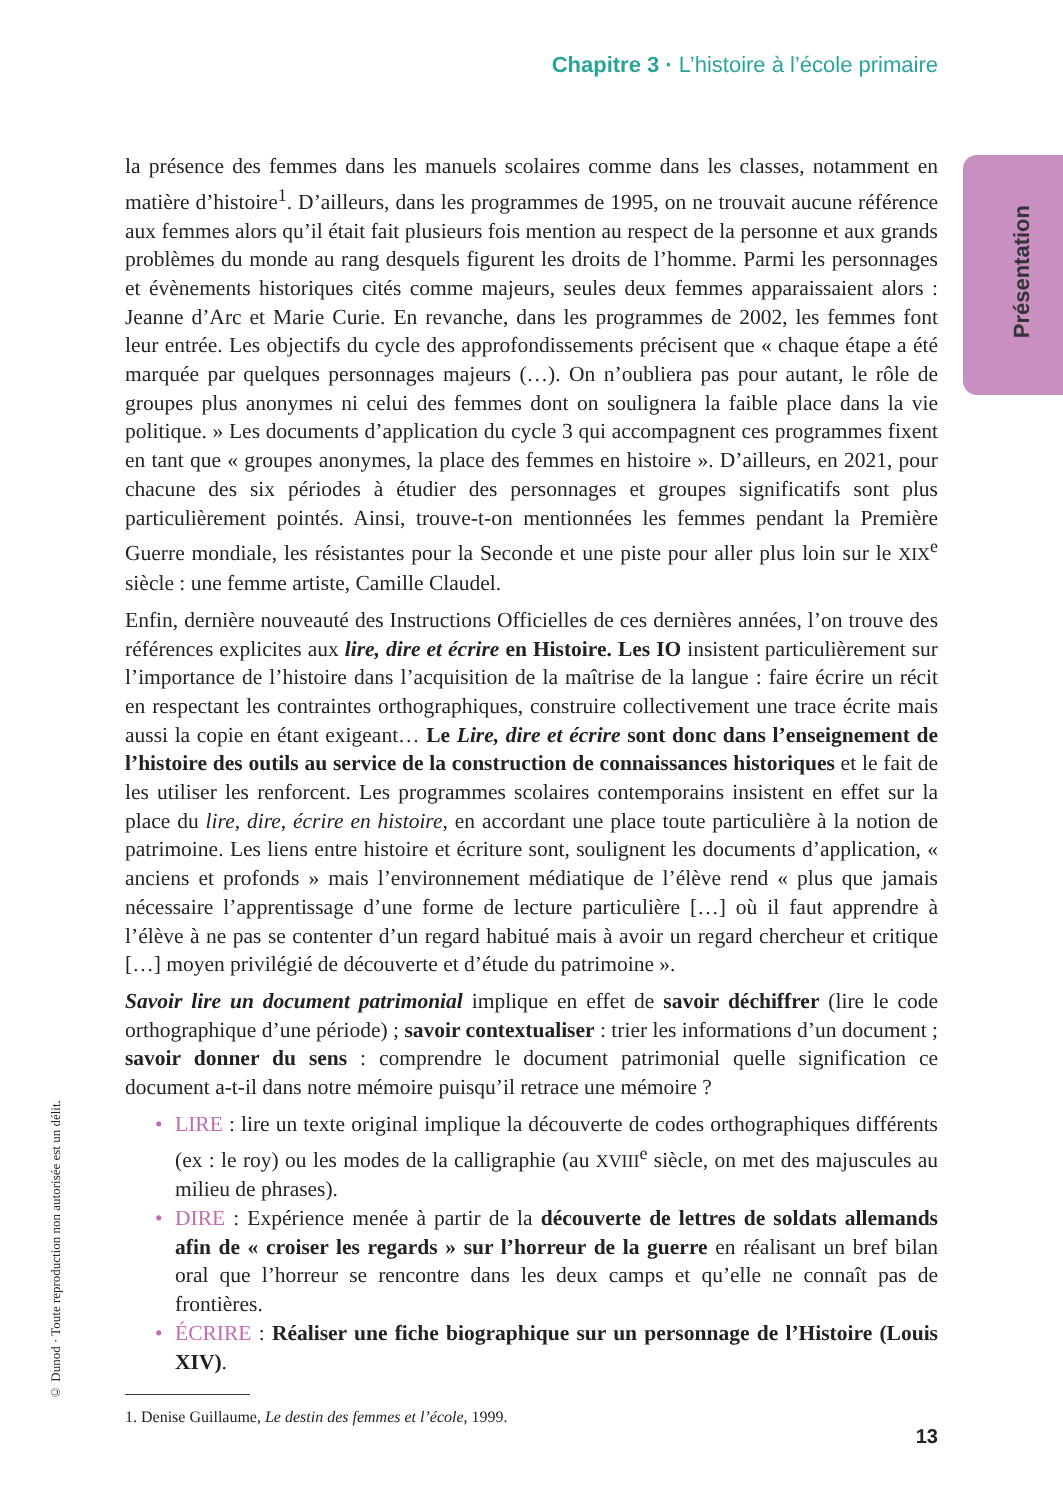Chapitre 3 · L’histoire à l’école primaire
Présentation
© Dunod · Toute reproduction non autorisée est un délit.
la présence des femmes dans les manuels scolaires comme dans les classes, notamment en matière d’histoire<sup>1</sup>. D’ailleurs, dans les programmes de 1995, on ne trouvait aucune référence aux femmes alors qu’il était fait plusieurs fois mention au respect de la personne et aux grands problèmes du monde au rang desquels figurent les droits de l’homme. Parmi les personnages et évènements historiques cités comme majeurs, seules deux femmes apparaissaient alors : Jeanne d’Arc et Marie Curie. En revanche, dans les programmes de 2002, les femmes font leur entrée. Les objectifs du cycle des approfondissements précisent que « chaque étape a été marquée par quelques personnages majeurs (…). On n’oubliera pas pour autant, le rôle de groupes plus anonymes ni celui des femmes dont on soulignera la faible place dans la vie politique. » Les documents d’application du cycle 3 qui accompagnent ces programmes fixent en tant que « groupes anonymes, la place des femmes en histoire ». D’ailleurs, en 2021, pour chacune des six périodes à étudier des personnages et groupes significatifs sont plus particulièrement pointés. Ainsi, trouve-t-on mentionnées les femmes pendant la Première Guerre mondiale, les résistantes pour la Seconde et une piste pour aller plus loin sur le XIX<sup>e</sup> siècle : une femme artiste, Camille Claudel.
Enfin, dernière nouveauté des Instructions Officielles de ces dernières années, l’on trouve des références explicites aux lire, dire et écrire en Histoire. Les IO insistent particulièrement sur l’importance de l’histoire dans l’acquisition de la maîtrise de la langue : faire écrire un récit en respectant les contraintes orthographiques, construire collectivement une trace écrite mais aussi la copie en étant exigeant… Le Lire, dire et écrire sont donc dans l’enseignement de l’histoire des outils au service de la construction de connaissances historiques et le fait de les utiliser les renforcent. Les programmes scolaires contemporains insistent en effet sur la place du lire, dire, écrire en histoire, en accordant une place toute particulière à la notion de patrimoine. Les liens entre histoire et écriture sont, soulignent les documents d’application, « anciens et profonds » mais l’environnement médiatique de l’élève rend « plus que jamais nécessaire l’apprentissage d’une forme de lecture particulière […] où il faut apprendre à l’élève à ne pas se contenter d’un regard habitué mais à avoir un regard chercheur et critique […] moyen privilégié de découverte et d’étude du patrimoine ».
Savoir lire un document patrimonial implique en effet de savoir déchiffrer (lire le code orthographique d’une période) ; savoir contextualiser : trier les informations d’un document ; savoir donner du sens : comprendre le document patrimonial quelle signification ce document a-t-il dans notre mémoire puisqu’il retrace une mémoire ?
• LIRE : lire un texte original implique la découverte de codes orthographiques différents (ex : le roy) ou les modes de la calligraphie (au XVIII<sup>e</sup> siècle, on met des majuscules au milieu de phrases).
• DIRE : Expérience menée à partir de la découverte de lettres de soldats allemands afin de « croiser les regards » sur l’horreur de la guerre en réalisant un bref bilan oral que l’horreur se rencontre dans les deux camps et qu’elle ne connaît pas de frontières.
• ÉCRIRE : Réaliser une fiche biographique sur un personnage de l’Histoire (Louis XIV).
1. Denise Guillaume, Le destin des femmes et l’école, 1999.
13